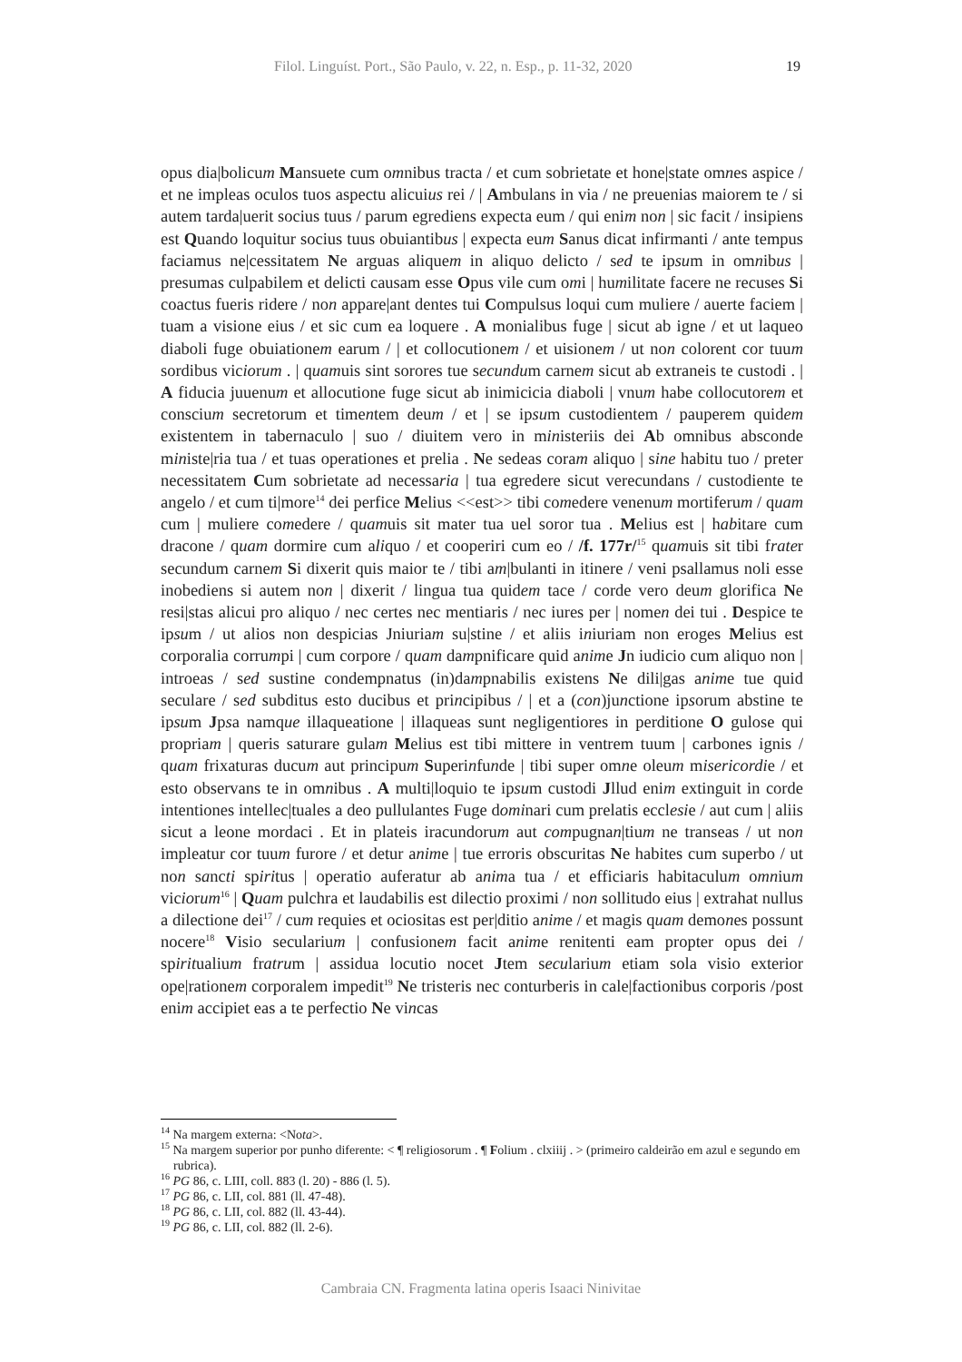Filol. Linguíst. Port., São Paulo, v. 22, n. Esp., p. 11-32, 2020 19
opus dia|bolicum Mansuete cum omnibus tracta / et cum sobrietate et hone|state omnes aspice / et ne impleas oculos tuos aspectu alicuius rei / | Ambulans in via / ne preuenias maiorem te / si autem tarda|uerit socius tuus / parum egrediens expecta eum / qui enim non | sic facit / insipiens est Quando loquitur socius tuus obuiantibus | expecta eum Sanus dicat infirmanti / ante tempus faciamus ne|cessitatem Ne arguas aliquem in aliquo delicto / sed te ipsum in omnibus | presumas culpabilem et delicti causam esse Opus vile cum omi | humilitate facere ne recuses Si coactus fueris ridere / non appare|ant dentes tui Compulsus loqui cum muliere / auerte faciem | tuam a visione eius / et sic cum ea loquere . A monialibus fuge | sicut ab igne / et ut laqueo diaboli fuge obuiationem earum / | et collocutionem / et uisionem / ut non colorent cor tuum sordibus viciorum . | quamuis sint sorores tue secundum carnem sicut ab extraneis te custodi . | A fiducia juuenum et allocutione fuge sicut ab inimicicia diaboli | vnum habe collocutorem et conscium secretorum et timentem deum / et | se ipsum custodientem / pauperem quidem existentem in tabernaculo | suo / diuitem vero in ministeriis dei Ab omnibus absconde ministe|ria tua / et tuas operationes et prelia . Ne sedeas coram aliquo | sine habitu tuo / preter necessitatem Cum sobrietate ad necessaria | tua egredere sicut verecundans / custodiente te angelo / et cum ti|more<sup>14</sup> dei perfice Melius <<est>> tibi comedere venenum mortiferum / quam cum | muliere comedere / quamuis sit mater tua uel soror tua . Melius est | habitare cum dracone / quam dormire cum aliquo / et cooperiri cum eo / /f. 177r/<sup>15</sup> quamuis sit tibi frater secundum carnem Si dixerit quis maior te / tibi am|bulanti in itinere / veni psallamus noli esse inobediens si autem non | dixerit / lingua tua quidem tace / corde vero deum glorifica Ne resi|stas alicui pro aliquo / nec certes nec mentiaris / nec iures per | nomen dei tui . Despice te ipsum / ut alios non despicias Jniuriam su|stine / et aliis iniuriam non eroges Melius est corporalia corrumpi | cum corpore / quam dampnificare quid anime Jn iudicio cum aliquo non | introeas / sed sustine condempnatus (in)dampnabilis existens Ne dili|gas anime tue quid seculare / sed subditus esto ducibus et principibus / | et a (con)junctione ipsorum abstine te ipsum Jpsa namque illaqueatione | illaqueas sunt negligentiores in perditione O gulose qui propriam | queris saturare gulam Melius est tibi mittere in ventrem tuum | carbones ignis / quam frixaturas ducum aut principum Superinfunde | tibi super omne oleum misericordie / et esto observans te in omnibus . A multi|loquio te ipsum custodi Jllud enim extinguit in corde intentiones intellec|tuales a deo pullulantes Fuge dominari cum prelatis ecclesie / aut cum | aliis sicut a leone mordaci . Et in plateis iracundorum aut compugnan|tium ne transeas / ut non impleatur cor tuum furore / et detur anime | tue erroris obscuritas Ne habites cum superbo / ut non sancti spiritus | operatio auferatur ab anima tua / et efficiaris habitaculum omnium viciorum<sup>16</sup> | Quam pulchra et laudabilis est dilectio proximi / non sollitudo eius | extrahat nullus a dilectione dei<sup>17</sup> / cum requies et ociositas est per|ditio anime / et magis quam demones possunt nocere<sup>18</sup> Visio secularium | confusionem facit anime renitenti eam propter opus dei / spiritualium fratrum | assidua locutio nocet Jtem secularium etiam sola visio exterior ope|rationem corporalem impedit<sup>19</sup> Ne tristeris nec conturberis in cale|factionibus corporis /post enim accipiet eas a te perfectio Ne vincas
<sup>14</sup> Na margem externa: <Nota>.
<sup>15</sup> Na margem superior por punho diferente: < ¶ religiosorum . ¶ Folium . clxiiij . > (primeiro caldeirão em azul e segundo em rubrica).
<sup>16</sup> PG 86, c. LIII, coll. 883 (l. 20) - 886 (l. 5).
<sup>17</sup> PG 86, c. LII, col. 881 (ll. 47-48).
<sup>18</sup> PG 86, c. LII, col. 882 (ll. 43-44).
<sup>19</sup> PG 86, c. LII, col. 882 (ll. 2-6).
Cambraia CN. Fragmenta latina operis Isaaci Ninivitae